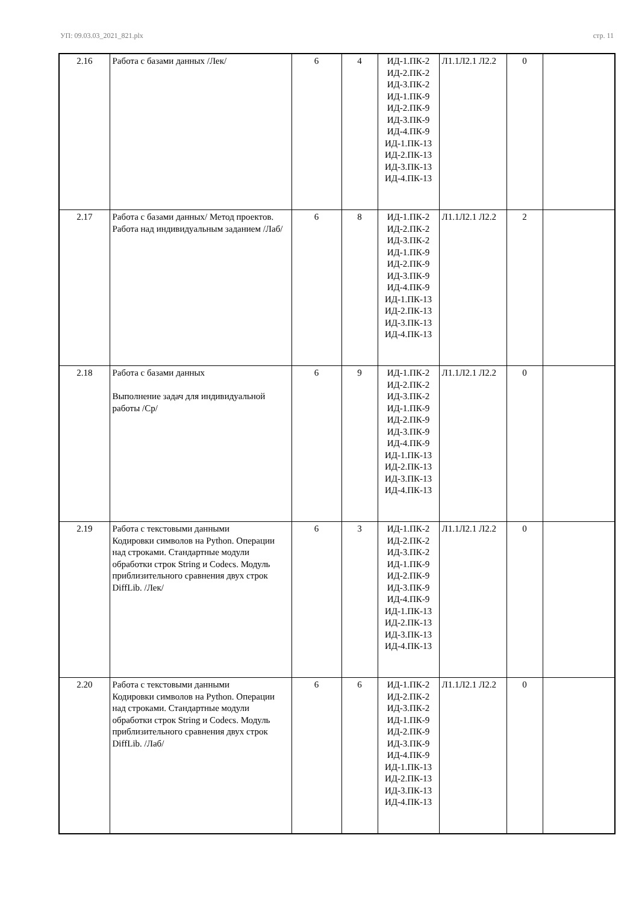УП: 09.03.03_2021_821.plx стр. 11
| 2.16 | Работа с базами данных /Лек/ | 6 | 4 | ИД-1.ПК-2 ИД-2.ПК-2 ИД-3.ПК-2 ИД-1.ПК-9 ИД-2.ПК-9 ИД-3.ПК-9 ИД-4.ПК-9 ИД-1.ПК-13 ИД-2.ПК-13 ИД-3.ПК-13 ИД-4.ПК-13 | Л1.1Л2.1 Л2.2 | 0 | |
| 2.17 | Работа с базами данных/ Метод проектов. Работа над индивидуальным заданием /Лаб/ | 6 | 8 | ИД-1.ПК-2 ИД-2.ПК-2 ИД-3.ПК-2 ИД-1.ПК-9 ИД-2.ПК-9 ИД-3.ПК-9 ИД-4.ПК-9 ИД-1.ПК-13 ИД-2.ПК-13 ИД-3.ПК-13 ИД-4.ПК-13 | Л1.1Л2.1 Л2.2 | 2 | |
| 2.18 | Работа с базами данных Выполнение задач для индивидуальной работы /Ср/ | 6 | 9 | ИД-1.ПК-2 ИД-2.ПК-2 ИД-3.ПК-2 ИД-1.ПК-9 ИД-2.ПК-9 ИД-3.ПК-9 ИД-4.ПК-9 ИД-1.ПК-13 ИД-2.ПК-13 ИД-3.ПК-13 ИД-4.ПК-13 | Л1.1Л2.1 Л2.2 | 0 | |
| 2.19 | Работа с текстовыми данными Кодировки символов на Python. Операции над строками. Стандартные модули обработки строк String и Codecs. Модуль приблизительного сравнения двух строк DiffLib. /Лек/ | 6 | 3 | ИД-1.ПК-2 ИД-2.ПК-2 ИД-3.ПК-2 ИД-1.ПК-9 ИД-2.ПК-9 ИД-3.ПК-9 ИД-4.ПК-9 ИД-1.ПК-13 ИД-2.ПК-13 ИД-3.ПК-13 ИД-4.ПК-13 | Л1.1Л2.1 Л2.2 | 0 | |
| 2.20 | Работа с текстовыми данными Кодировки символов на Python. Операции над строками. Стандартные модули обработки строк String и Codecs. Модуль приблизительного сравнения двух строк DiffLib. /Лаб/ | 6 | 6 | ИД-1.ПК-2 ИД-2.ПК-2 ИД-3.ПК-2 ИД-1.ПК-9 ИД-2.ПК-9 ИД-3.ПК-9 ИД-4.ПК-9 ИД-1.ПК-13 ИД-2.ПК-13 ИД-3.ПК-13 ИД-4.ПК-13 | Л1.1Л2.1 Л2.2 | 0 | |